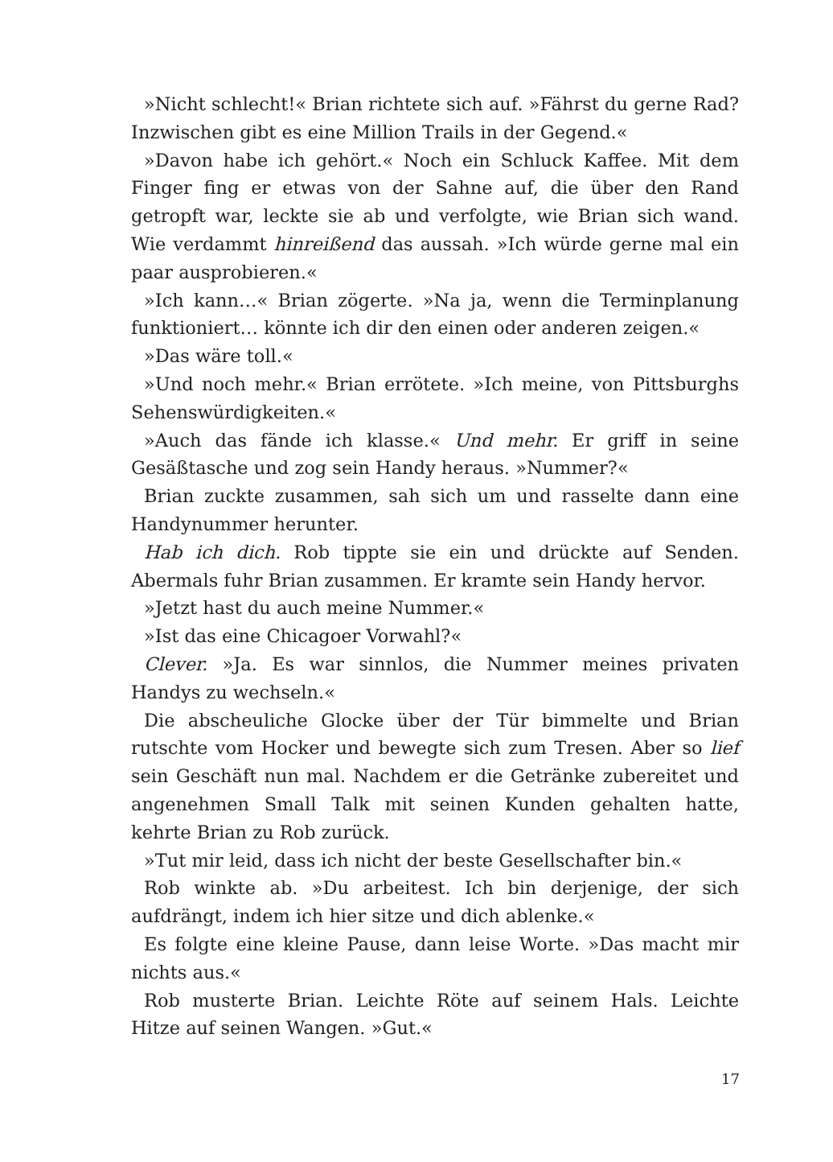»Nicht schlecht!« Brian richtete sich auf. »Fährst du gerne Rad? Inzwischen gibt es eine Million Trails in der Gegend.«
»Davon habe ich gehört.« Noch ein Schluck Kaffee. Mit dem Finger fing er etwas von der Sahne auf, die über den Rand getropft war, leckte sie ab und verfolgte, wie Brian sich wand. Wie verdammt hinreißend das aussah. »Ich würde gerne mal ein paar ausprobieren.«
»Ich kann…« Brian zögerte. »Na ja, wenn die Terminplanung funktioniert… könnte ich dir den einen oder anderen zeigen.«
»Das wäre toll.«
»Und noch mehr.« Brian errötete. »Ich meine, von Pittsburghs Sehenswürdigkeiten.«
»Auch das fände ich klasse.« Und mehr. Er griff in seine Gesäßtasche und zog sein Handy heraus. »Nummer?«
Brian zuckte zusammen, sah sich um und rasselte dann eine Handynummer herunter.
Hab ich dich. Rob tippte sie ein und drückte auf Senden. Abermals fuhr Brian zusammen. Er kramte sein Handy hervor.
»Jetzt hast du auch meine Nummer.«
»Ist das eine Chicagoer Vorwahl?«
Clever. »Ja. Es war sinnlos, die Nummer meines privaten Handys zu wechseln.«
Die abscheuliche Glocke über der Tür bimmelte und Brian rutschte vom Hocker und bewegte sich zum Tresen. Aber so lief sein Geschäft nun mal. Nachdem er die Getränke zubereitet und angenehmen Small Talk mit seinen Kunden gehalten hatte, kehrte Brian zu Rob zurück.
»Tut mir leid, dass ich nicht der beste Gesellschafter bin.«
Rob winkte ab. »Du arbeitest. Ich bin derjenige, der sich aufdrängt, indem ich hier sitze und dich ablenke.«
Es folgte eine kleine Pause, dann leise Worte. »Das macht mir nichts aus.«
Rob musterte Brian. Leichte Röte auf seinem Hals. Leichte Hitze auf seinen Wangen. »Gut.«
17